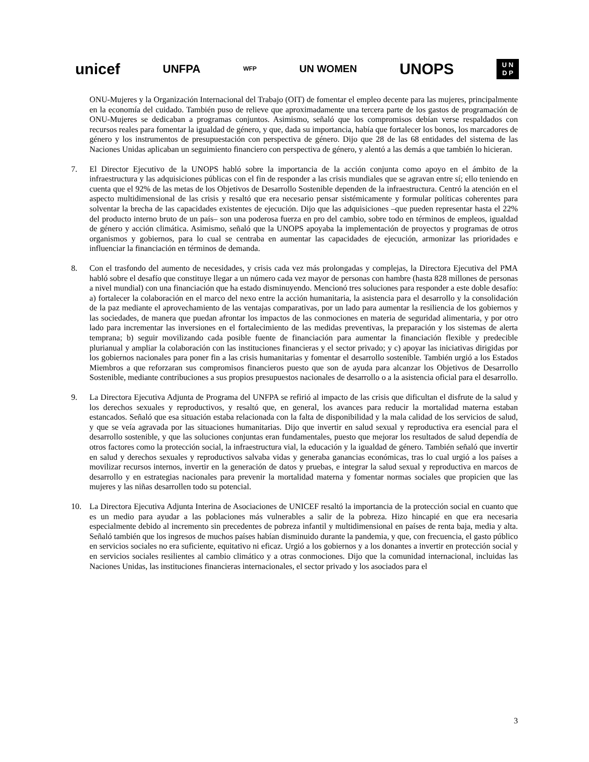unicef UNFPA WFP UN WOMEN UNOPS
U N
D P
ONU-Mujeres y la Organización Internacional del Trabajo (OIT) de fomentar el empleo decente para las mujeres, principalmente en la economía del cuidado. También puso de relieve que aproximadamente una tercera parte de los gastos de programación de ONU-Mujeres se dedicaban a programas conjuntos. Asimismo, señaló que los compromisos debían verse respaldados con recursos reales para fomentar la igualdad de género, y que, dada su importancia, había que fortalecer los bonos, los marcadores de género y los instrumentos de presupuestación con perspectiva de género. Dijo que 28 de las 68 entidades del sistema de las Naciones Unidas aplicaban un seguimiento financiero con perspectiva de género, y alentó a las demás a que también lo hicieran.
7. El Director Ejecutivo de la UNOPS habló sobre la importancia de la acción conjunta como apoyo en el ámbito de la infraestructura y las adquisiciones públicas con el fin de responder a las crisis mundiales que se agravan entre sí; ello teniendo en cuenta que el 92% de las metas de los Objetivos de Desarrollo Sostenible dependen de la infraestructura. Centró la atención en el aspecto multidimensional de las crisis y resaltó que era necesario pensar sistémicamente y formular políticas coherentes para solventar la brecha de las capacidades existentes de ejecución. Dijo que las adquisiciones –que pueden representar hasta el 22% del producto interno bruto de un país– son una poderosa fuerza en pro del cambio, sobre todo en términos de empleos, igualdad de género y acción climática. Asimismo, señaló que la UNOPS apoyaba la implementación de proyectos y programas de otros organismos y gobiernos, para lo cual se centraba en aumentar las capacidades de ejecución, armonizar las prioridades e influenciar la financiación en términos de demanda.
8. Con el trasfondo del aumento de necesidades, y crisis cada vez más prolongadas y complejas, la Directora Ejecutiva del PMA habló sobre el desafío que constituye llegar a un número cada vez mayor de personas con hambre (hasta 828 millones de personas a nivel mundial) con una financiación que ha estado disminuyendo. Mencionó tres soluciones para responder a este doble desafío: a) fortalecer la colaboración en el marco del nexo entre la acción humanitaria, la asistencia para el desarrollo y la consolidación de la paz mediante el aprovechamiento de las ventajas comparativas, por un lado para aumentar la resiliencia de los gobiernos y las sociedades, de manera que puedan afrontar los impactos de las conmociones en materia de seguridad alimentaria, y por otro lado para incrementar las inversiones en el fortalecimiento de las medidas preventivas, la preparación y los sistemas de alerta temprana; b) seguir movilizando cada posible fuente de financiación para aumentar la financiación flexible y predecible plurianual y ampliar la colaboración con las instituciones financieras y el sector privado; y c) apoyar las iniciativas dirigidas por los gobiernos nacionales para poner fin a las crisis humanitarias y fomentar el desarrollo sostenible. También urgió a los Estados Miembros a que reforzaran sus compromisos financieros puesto que son de ayuda para alcanzar los Objetivos de Desarrollo Sostenible, mediante contribuciones a sus propios presupuestos nacionales de desarrollo o a la asistencia oficial para el desarrollo.
9. La Directora Ejecutiva Adjunta de Programa del UNFPA se refirió al impacto de las crisis que dificultan el disfrute de la salud y los derechos sexuales y reproductivos, y resaltó que, en general, los avances para reducir la mortalidad materna estaban estancados. Señaló que esa situación estaba relacionada con la falta de disponibilidad y la mala calidad de los servicios de salud, y que se veía agravada por las situaciones humanitarias. Dijo que invertir en salud sexual y reproductiva era esencial para el desarrollo sostenible, y que las soluciones conjuntas eran fundamentales, puesto que mejorar los resultados de salud dependía de otros factores como la protección social, la infraestructura vial, la educación y la igualdad de género. También señaló que invertir en salud y derechos sexuales y reproductivos salvaba vidas y generaba ganancias económicas, tras lo cual urgió a los países a movilizar recursos internos, invertir en la generación de datos y pruebas, e integrar la salud sexual y reproductiva en marcos de desarrollo y en estrategias nacionales para prevenir la mortalidad materna y fomentar normas sociales que propicien que las mujeres y las niñas desarrollen todo su potencial.
10. La Directora Ejecutiva Adjunta Interina de Asociaciones de UNICEF resaltó la importancia de la protección social en cuanto que es un medio para ayudar a las poblaciones más vulnerables a salir de la pobreza. Hizo hincapié en que era necesaria especialmente debido al incremento sin precedentes de pobreza infantil y multidimensional en países de renta baja, media y alta. Señaló también que los ingresos de muchos países habían disminuido durante la pandemia, y que, con frecuencia, el gasto público en servicios sociales no era suficiente, equitativo ni eficaz. Urgió a los gobiernos y a los donantes a invertir en protección social y en servicios sociales resilientes al cambio climático y a otras conmociones. Dijo que la comunidad internacional, incluidas las Naciones Unidas, las instituciones financieras internacionales, el sector privado y los asociados para el
3